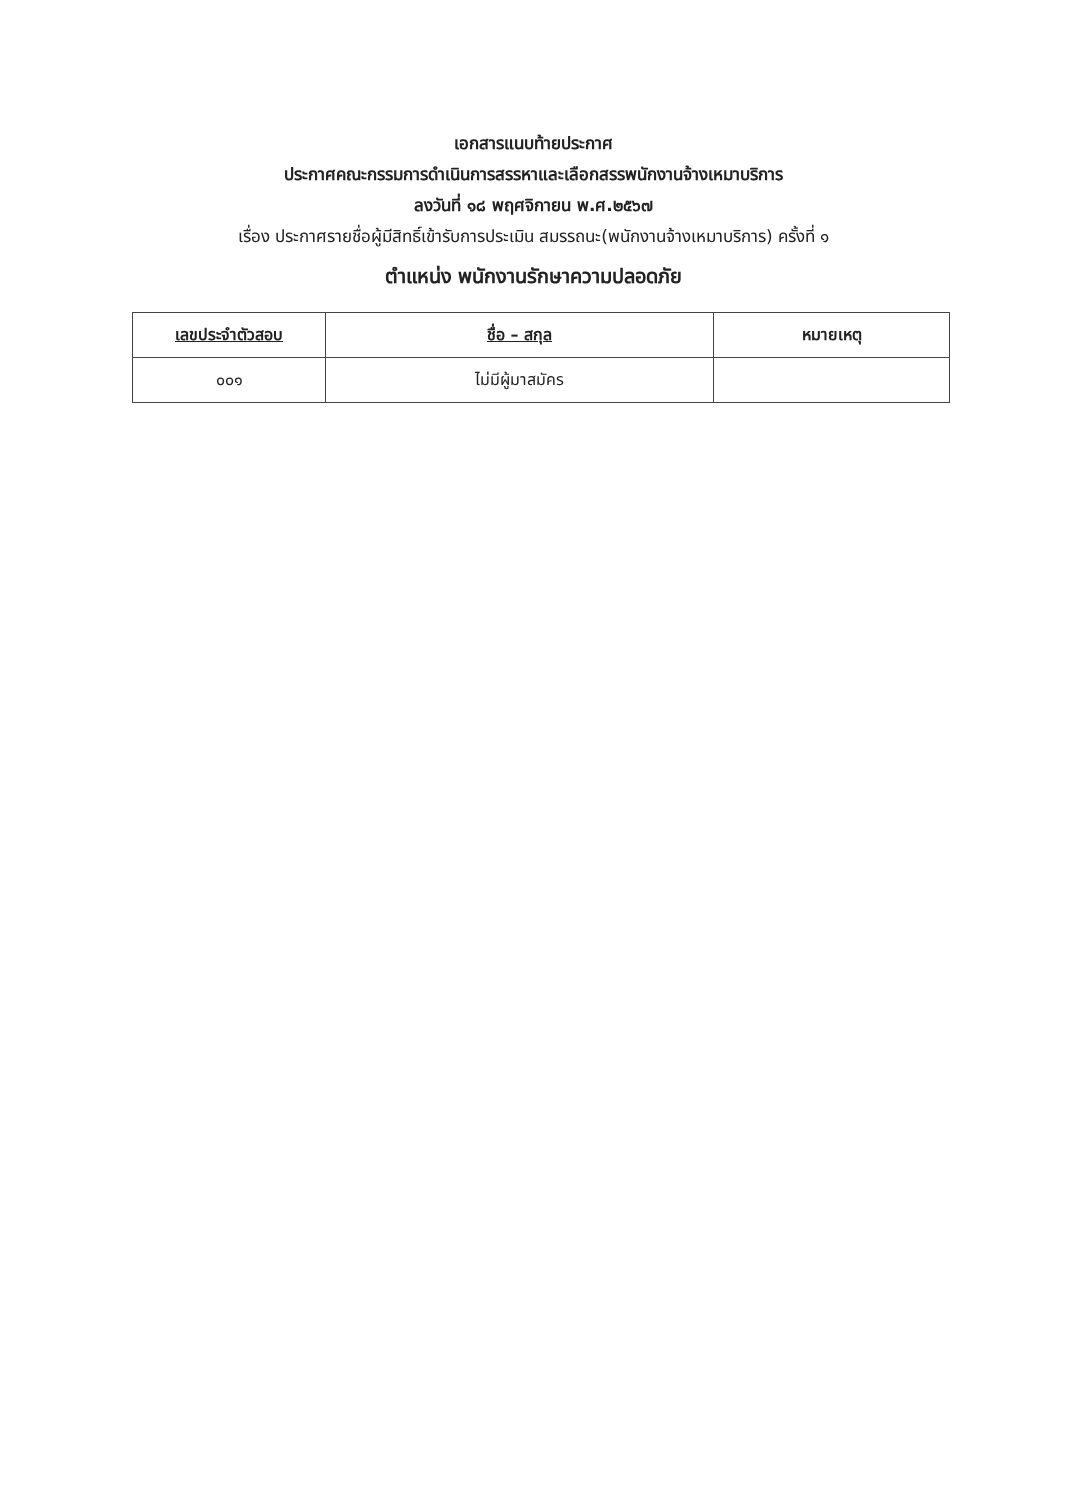เอกสารแนบท้ายประกาศ
ประกาศคณะกรรมการดำเนินการสรรหาและเลือกสรรพนักงานจ้างเหมาบริการ
ลงวันที่ ๑๘ พฤศจิกายน พ.ศ.๒๕๖๗
เรื่อง ประกาศรายชื่อผู้มีสิทธิ์เข้ารับการประเมิน สมรรถนะ(พนักงานจ้างเหมาบริการ) ครั้งที่ ๑
ตำแหน่ง พนักงานรักษาความปลอดภัย
| เลขประจำตัวสอบ | ชื่อ – สกุล | หมายเหตุ |
| --- | --- | --- |
| ๐๐๑ | ไม่มีผู้มาสมัคร | |